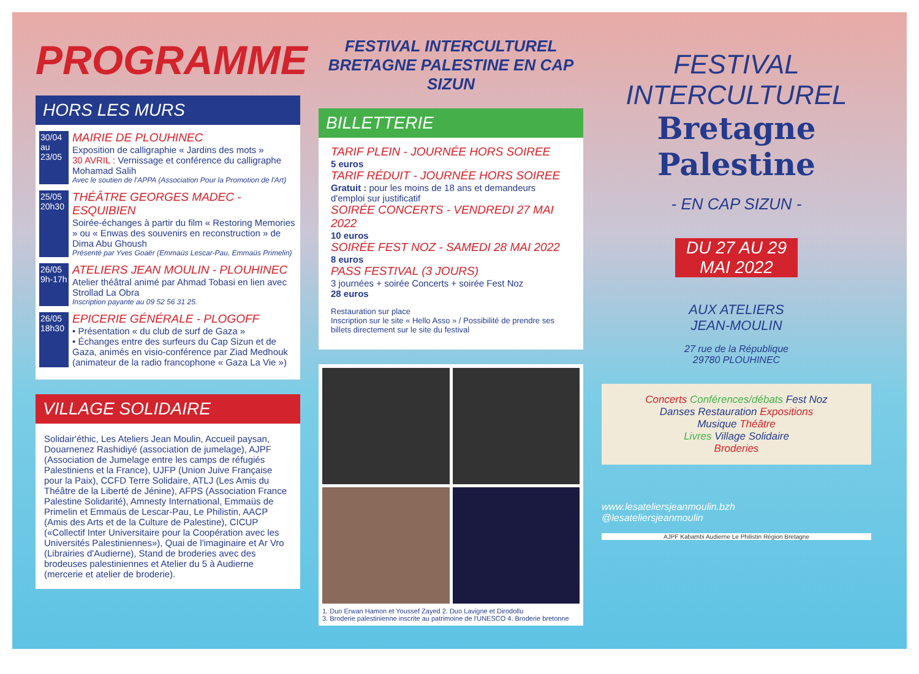PROGRAMME
HORS LES MURS
30/04 au 23/05
MAIRIE DE PLOUHINEC
Exposition de calligraphie « Jardins des mots »
30 AVRIL : Vernissage et conférence du calligraphe Mohamad Salih
Avec le soutien de l'APPA (Association Pour la Promotion de l'Art)
25/05 20h30
THÉÂTRE GEORGES MADEC - ESQUIBIEN
Soirée-échanges à partir du film « Restoring Memories » ou « Enwas des souvenirs en reconstruction » de Dima Abu Ghoush
Présenté par Yves Goaër (Emmaüs Lescar-Pau, Emmaüs Primelin)
26/05 9h-17h
ATELIERS JEAN MOULIN - PLOUHINEC
Atelier théâtral animé par Ahmad Tobasi en lien avec Strollad La Obra
Inscription payante au 09 52 56 31 25.
26/05 18h30
EPICERIE GÉNÉRALE - PLOGOFF
• Présentation « du club de surf de Gaza »
• Échanges entre des surfeurs du Cap Sizun et de Gaza, animés en visio-conférence par Ziad Medhouk (animateur de la radio francophone « Gaza La Vie »)
VILLAGE SOLIDAIRE
Solidair'éthic, Les Ateliers Jean Moulin, Accueil paysan, Douarnenez Rashidiyé (association de jumelage), AJPF (Association de Jumelage entre les camps de réfugiés Palestiniens et la France), UJFP (Union Juive Française pour la Paix), CCFD Terre Solidaire, ATLJ (Les Amis du Théâtre de la Liberté de Jénine), AFPS (Association France Palestine Solidarité), Amnesty International, Emmaüs de Primelin et Emmaüs de Lescar-Pau, Le Philistin, AACP (Amis des Arts et de la Culture de Palestine), CICUP («Collectif Inter Universitaire pour la Coopération avec les Universités Palestiniennes»), Quai de l'imaginaire et Ar Vro (Librairies d'Audierne), Stand de broderies avec des brodeuses palestiniennes et Atelier du 5 à Audierne (mercerie et atelier de broderie).
FESTIVAL INTERCULTUREL BRETAGNE PALESTINE EN CAP SIZUN
BILLETTERIE
TARIF PLEIN - JOURNÉE HORS SOIREE
5 euros
TARIF RÉDUIT - JOURNÉE HORS SOIREE
Gratuit : pour les moins de 18 ans et demandeurs d'emploi sur justificatif
SOIRÉE CONCERTS - VENDREDI 27 MAI 2022
10 euros
SOIRÉE FEST NOZ - SAMEDI 28 MAI 2022
8 euros
PASS FESTIVAL (3 JOURS)
3 journées + soirée Concerts + soirée Fest Noz
28 euros
Restauration sur place
Inscription sur le site « Hello Asso » / Possibilité de prendre ses billets directement sur le site du festival
1. Duo Erwan Hamon et Youssef Zayed 2. Duo Lavigne et Dirodollu
3. Broderie palestinienne inscrite au patrimoine de l'UNESCO 4. Broderie bretonne
FESTIVAL
INTERCULTUREL
Bretagne Palestine
- EN CAP SIZUN -
DU 27 AU 29 MAI 2022
AUX ATELIERS
JEAN-MOULIN
27 rue de la République
29780 PLOUHINEC
Concerts Conférences/débats Fest Noz
Danses Restauration Expositions
Musique Théâtre
Livres Village Solidaire
Broderies
www.lesateliersjeanmoulin.bzh
@lesateliersjeanmoulin
AJPF Kabambi Audierne Le Philistin Région Bretagne